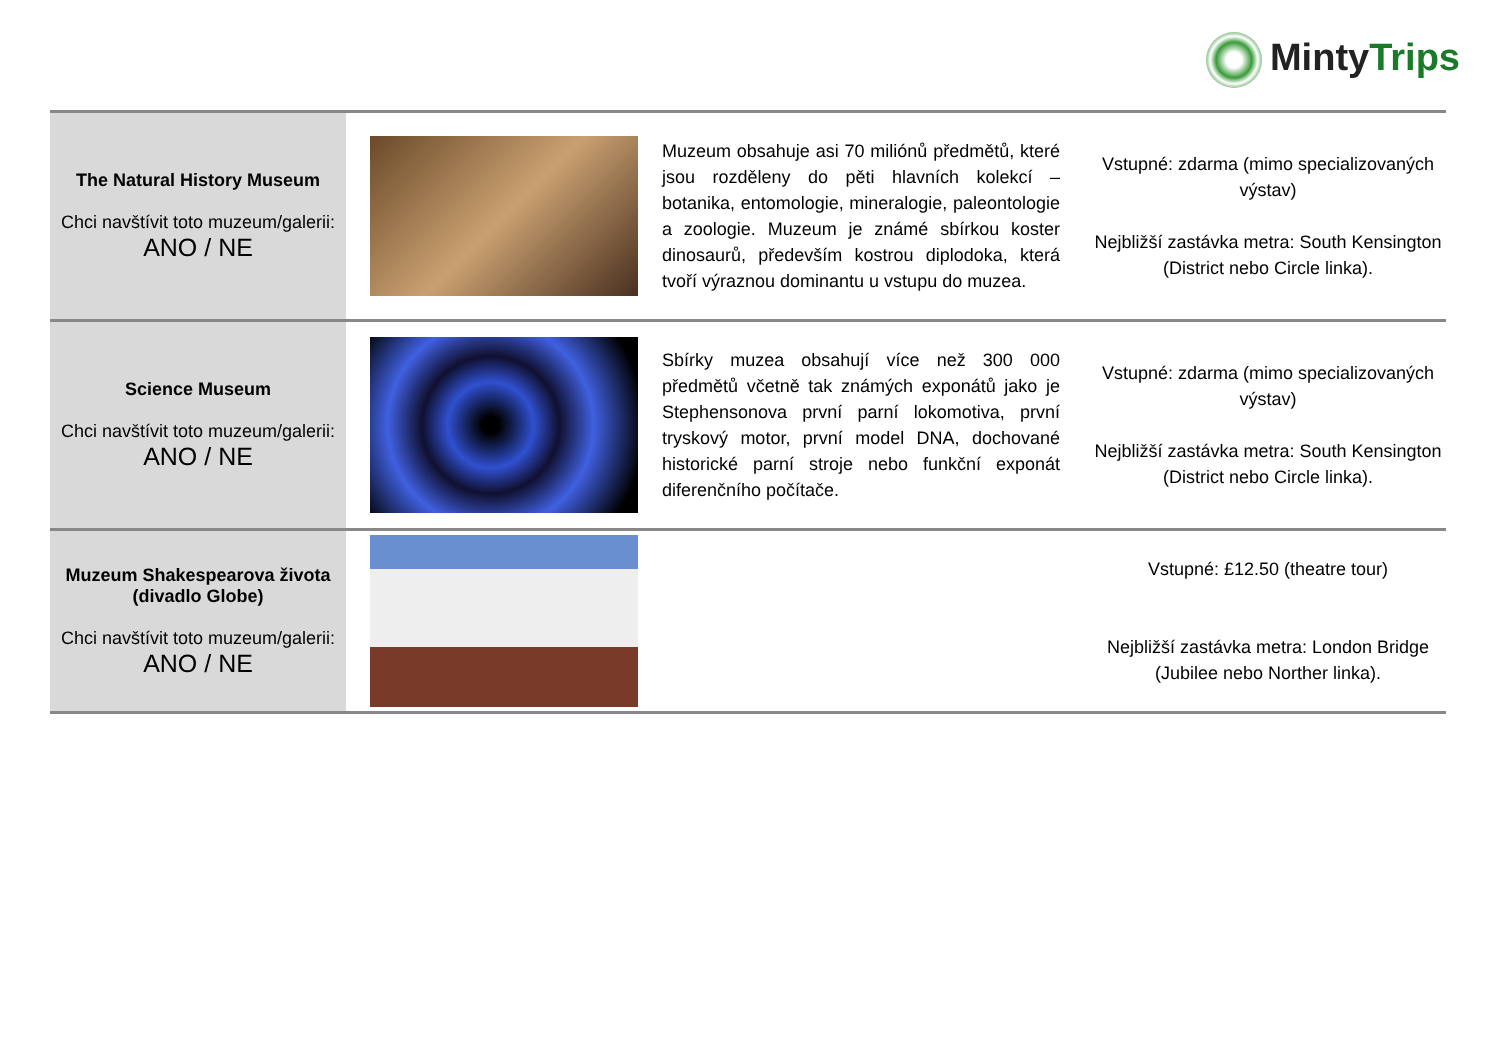MintyTrips
| The Natural History Museum Chci navštívit toto muzeum/galerii: ANO / NE | | Muzeum obsahuje asi 70 miliónů předmětů, které jsou rozděleny do pěti hlavních kolekcí – botanika, entomologie, mineralogie, paleontologie a zoologie. Muzeum je známé sbírkou koster dinosaurů, především kostrou diplodoka, která tvoří výraznou dominantu u vstupu do muzea. | Vstupné: zdarma (mimo specializovaných výstav) Nejbližší zastávka metra: South Kensington (District nebo Circle linka). |
| Science Museum Chci navštívit toto muzeum/galerii: ANO / NE | | Sbírky muzea obsahují více než 300 000 předmětů včetně tak známých exponátů jako je Stephensonova první parní lokomotiva, první tryskový motor, první model DNA, dochované historické parní stroje nebo funkční exponát diferenčního počítače. | Vstupné: zdarma (mimo specializovaných výstav) Nejbližší zastávka metra: South Kensington (District nebo Circle linka). |
| Muzeum Shakespearova života (divadlo Globe) Chci navštívit toto muzeum/galerii: ANO / NE | | | Vstupné: £12.50 (theatre tour) Nejbližší zastávka metra: London Bridge (Jubilee nebo Norther linka). |